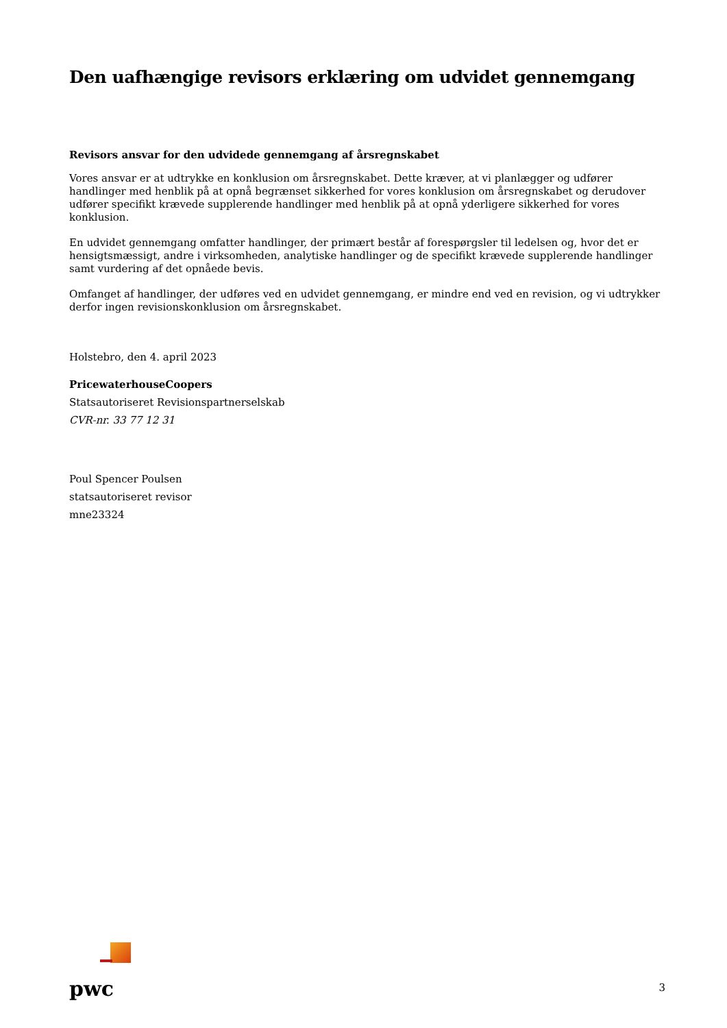Den uafhængige revisors erklæring om udvidet gennemgang
Revisors ansvar for den udvidede gennemgang af årsregnskabet
Vores ansvar er at udtrykke en konklusion om årsregnskabet. Dette kræver, at vi planlægger og udfører handlinger med henblik på at opnå begrænset sikkerhed for vores konklusion om årsregnskabet og derudover udfører specifikt krævede supplerende handlinger med henblik på at opnå yderligere sikkerhed for vores konklusion.
En udvidet gennemgang omfatter handlinger, der primært består af forespørgsler til ledelsen og, hvor det er hensigtsmæssigt, andre i virksomheden, analytiske handlinger og de specifikt krævede supplerende handlinger samt vurdering af det opnåede bevis.
Omfanget af handlinger, der udføres ved en udvidet gennemgang, er mindre end ved en revision, og vi udtrykker derfor ingen revisionskonklusion om årsregnskabet.
Holstebro, den 4. april 2023
PricewaterhouseCoopers
Statsautoriseret Revisionspartnerselskab
CVR-nr. 33 77 12 31
Poul Spencer Poulsen
statsautoriseret revisor
mne23324
pwc
3